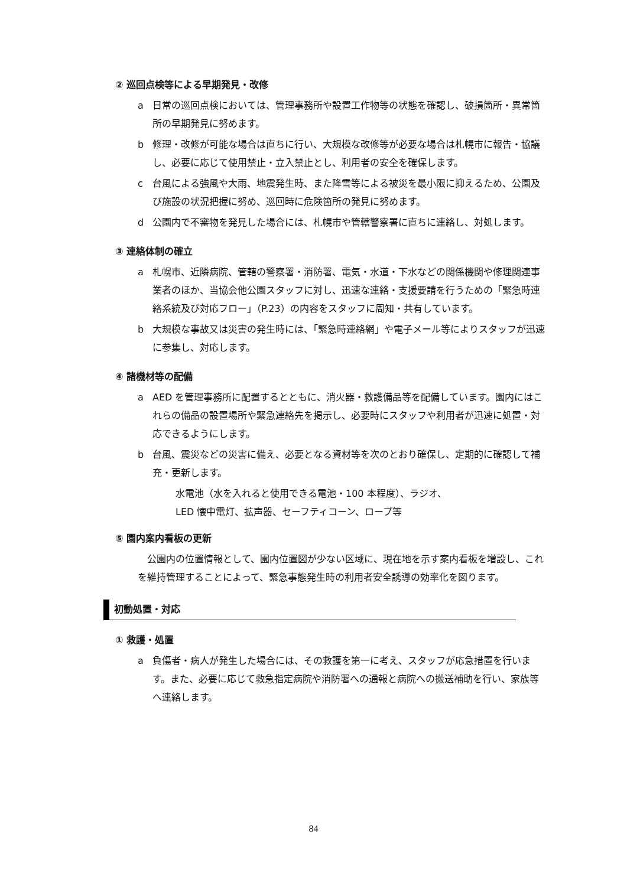② 巡回点検等による早期発見・改修
a 日常の巡回点検においては、管理事務所や設置工作物等の状態を確認し、破損箇所・異常箇所の早期発見に努めます。
b 修理・改修が可能な場合は直ちに行い、大規模な改修等が必要な場合は札幌市に報告・協議し、必要に応じて使用禁止・立入禁止とし、利用者の安全を確保します。
c 台風による強風や大雨、地震発生時、また降雪等による被災を最小限に抑えるため、公園及び施設の状況把握に努め、巡回時に危険箇所の発見に努めます。
d 公園内で不審物を発見した場合には、札幌市や管轄警察署に直ちに連絡し、対処します。
③ 連絡体制の確立
a 札幌市、近隣病院、管轄の警察署・消防署、電気・水道・下水などの関係機関や修理関連事業者のほか、当協会他公園スタッフに対し、迅速な連絡・支援要請を行うための「緊急時連絡系統及び対応フロー」（P.23）の内容をスタッフに周知・共有しています。
b 大規模な事故又は災害の発生時には、「緊急時連絡網」や電子メール等によりスタッフが迅速に参集し、対応します。
④ 諸機材等の配備
a AED を管理事務所に配置するとともに、消火器・救護備品等を配備しています。園内にはこれらの備品の設置場所や緊急連絡先を掲示し、必要時にスタッフや利用者が迅速に処置・対応できるようにします。
b 台風、震災などの災害に備え、必要となる資材等を次のとおり確保し、定期的に確認して補充・更新します。
水電池（水を入れると使用できる電池・100 本程度）、ラジオ、
LED 懐中電灯、拡声器、セーフティコーン、ロープ等
⑤ 園内案内看板の更新
公園内の位置情報として、園内位置図が少ない区域に、現在地を示す案内看板を増設し、これを維持管理することによって、緊急事態発生時の利用者安全誘導の効率化を図ります。
初動処置・対応
① 救護・処置
a 負傷者・病人が発生した場合には、その救護を第一に考え、スタッフが応急措置を行います。また、必要に応じて救急指定病院や消防署への通報と病院への搬送補助を行い、家族等へ連絡します。
84